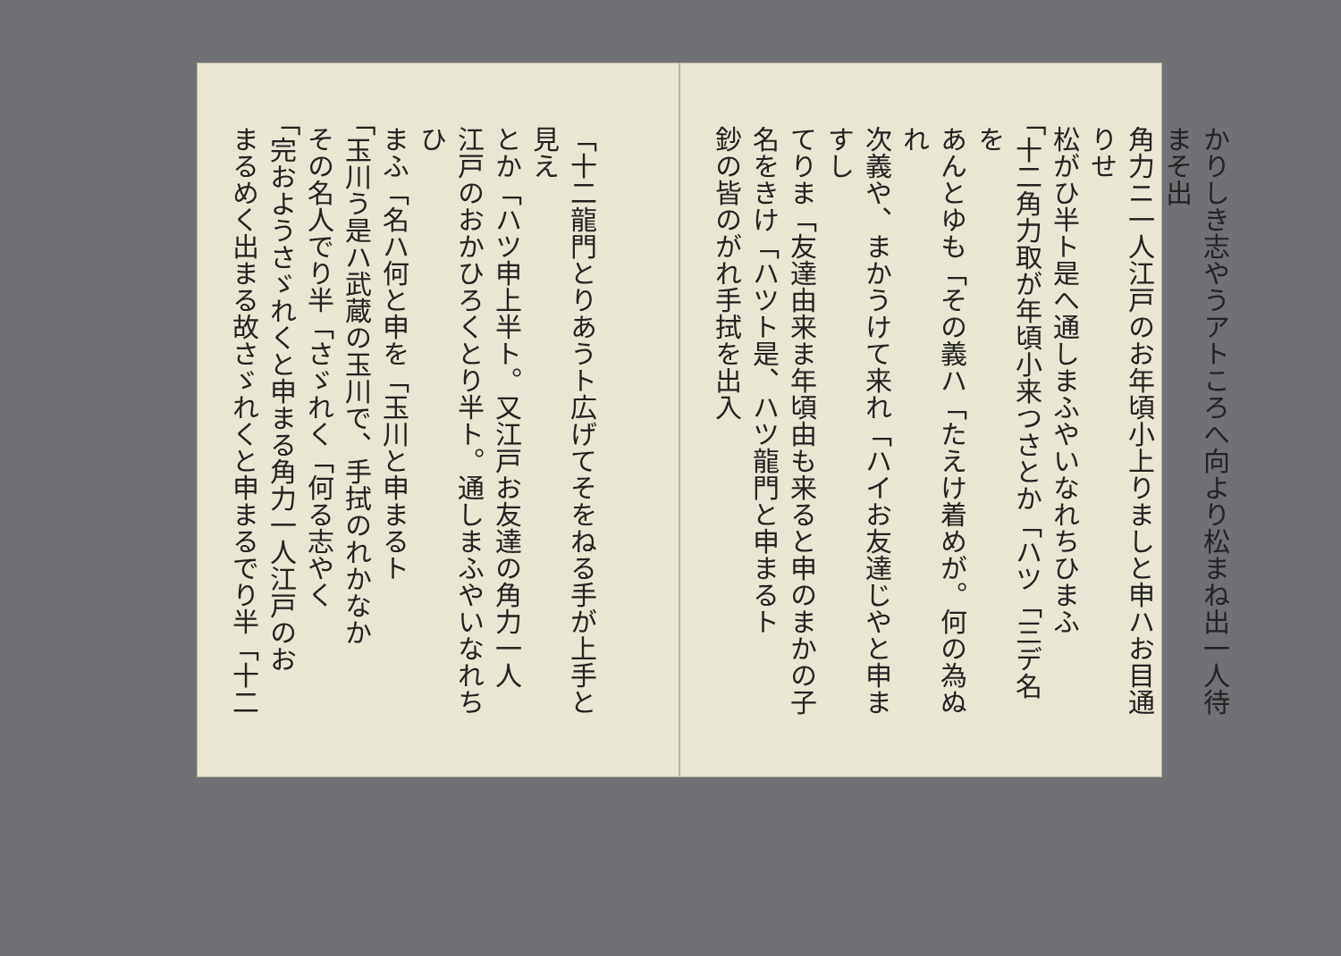かりしき志やうアトころへ向より松まね出一人待まそ出
角力ニ一人江戸のお年頃小上りましと申ハお目通りせ
松がひ半ト是へ通しまふやいなれちひまふ
「十二角力取が年頃小来つさとか「ハツ「三デ名を
あんとゆも「その義ハ「たえけ着めが。何の為ぬれ
次義や、まかうけて来れ「ハイお友達じやと申ますし
てりま「友達由来ま年頃由も来ると申のまかの子
名をきけ「ハツト是、ハツ龍門と申まるト
鈔の皆のがれ手拭を出入
「十二龍門とりあうト広げてそをねる手が上手と見え
とか「ハツ申上半ト。又江戸お友達の角力一人
江戸のおかひろくとり半ト。通しまふやいなれちひ
まふ「名ハ何と申を「玉川と申まるト
「玉川う是ハ武蔵の玉川で、手拭のれかなか
その名人でり半「さゞれく「何る志やく
「完おようさゞれくと申まる角力一人江戸のお
まるめく出まる故さゞれくと申まるでり半「十二